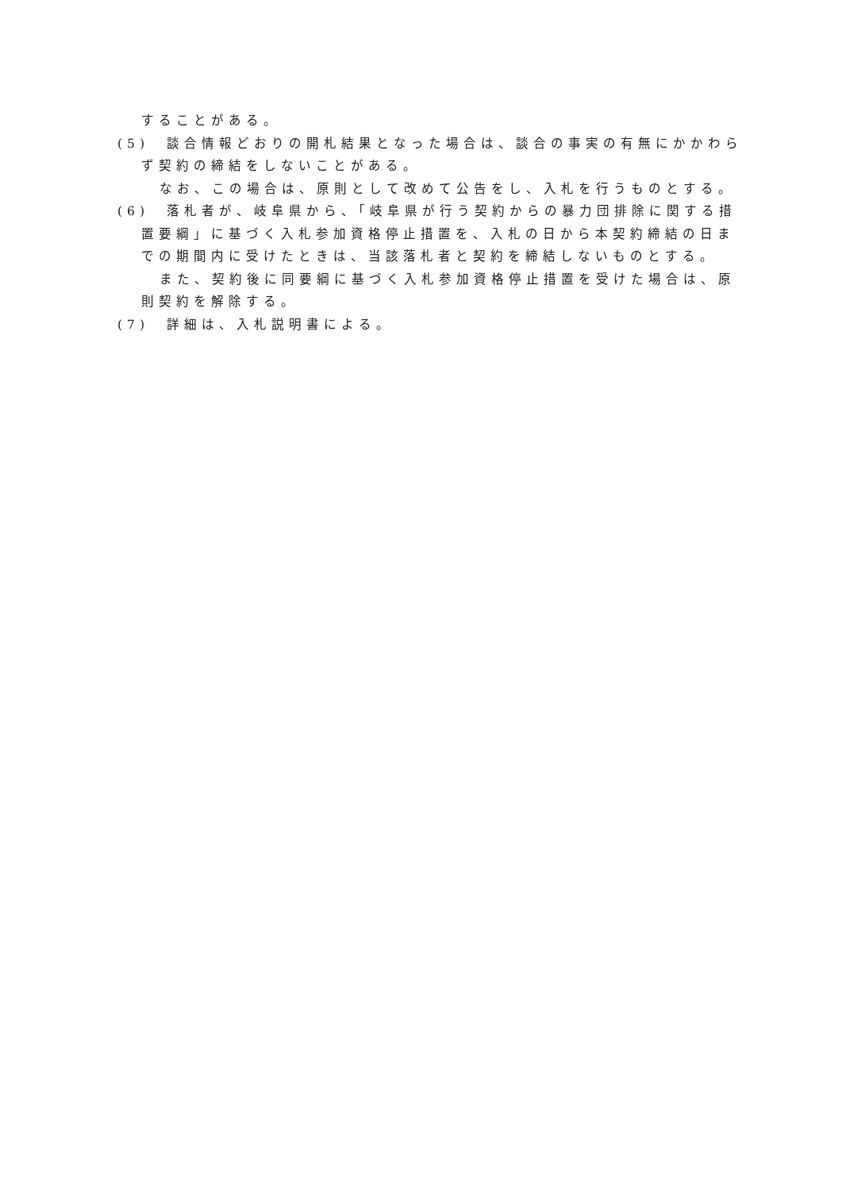することがある。
(5)　談合情報どおりの開札結果となった場合は、談合の事実の有無にかかわらず契約の締結をしないことがある。
なお、この場合は、原則として改めて公告をし、入札を行うものとする。
(6)　落札者が、岐阜県から、「岐阜県が行う契約からの暴力団排除に関する措置要綱」に基づく入札参加資格停止措置を、入札の日から本契約締結の日までの期間内に受けたときは、当該落札者と契約を締結しないものとする。
また、契約後に同要綱に基づく入札参加資格停止措置を受けた場合は、原則契約を解除する。
(7)　詳細は、入札説明書による。